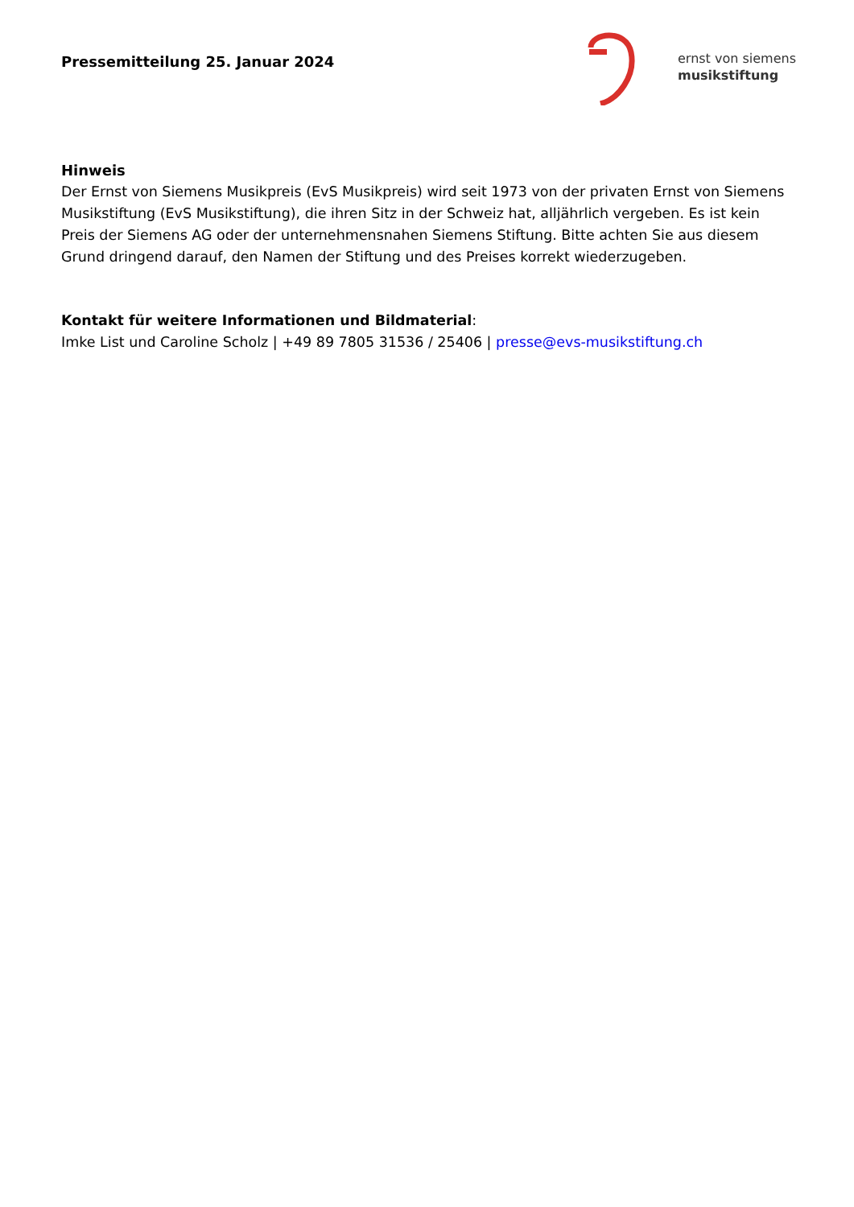Pressemitteilung 25. Januar 2024
ernst von siemens
musikstiftung
Hinweis
Der Ernst von Siemens Musikpreis (EvS Musikpreis) wird seit 1973 von der privaten Ernst von Siemens Musikstiftung (EvS Musikstiftung), die ihren Sitz in der Schweiz hat, alljährlich vergeben. Es ist kein Preis der Siemens AG oder der unternehmensnahen Siemens Stiftung. Bitte achten Sie aus diesem Grund dringend darauf, den Namen der Stiftung und des Preises korrekt wiederzugeben.
Kontakt für weitere Informationen und Bildmaterial:
Imke List und Caroline Scholz | +49 89 7805 31536 / 25406 | presse@evs-musikstiftung.ch